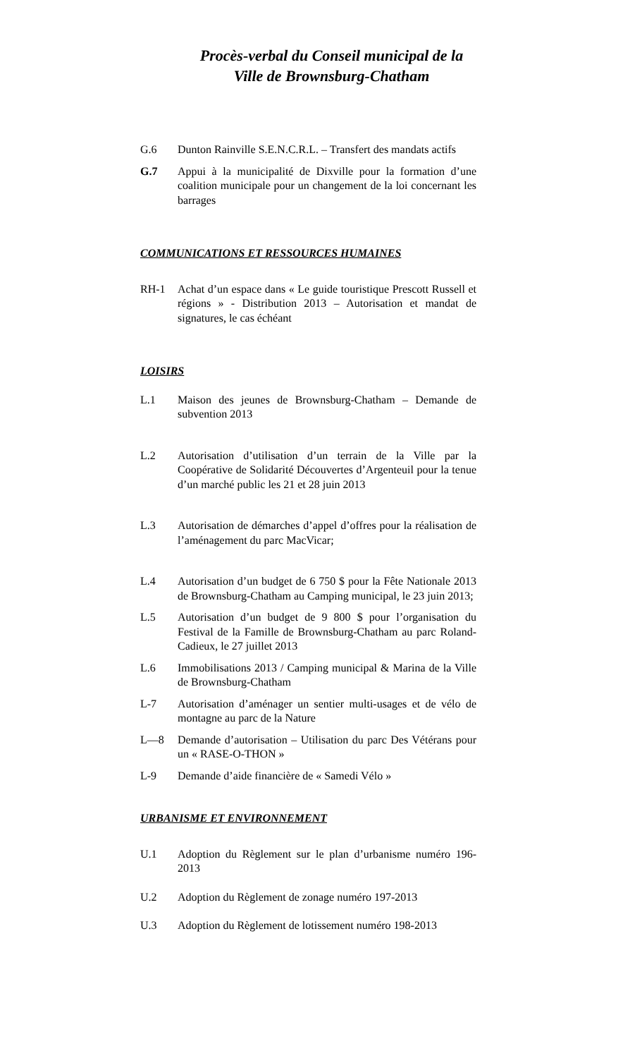Procès-verbal du Conseil municipal de la
Ville de Brownsburg-Chatham
G.6 Dunton Rainville S.E.N.C.R.L. – Transfert des mandats actifs
G.7 Appui à la municipalité de Dixville pour la formation d’une coalition municipale pour un changement de la loi concernant les barrages
COMMUNICATIONS ET RESSOURCES HUMAINES
RH-1 Achat d’un espace dans « Le guide touristique Prescott Russell et régions » - Distribution 2013 – Autorisation et mandat de signatures, le cas échéant
LOISIRS
L.1 Maison des jeunes de Brownsburg-Chatham – Demande de subvention 2013
L.2 Autorisation d’utilisation d’un terrain de la Ville par la Coopérative de Solidarité Découvertes d’Argenteuil pour la tenue d’un marché public les 21 et 28 juin 2013
L.3 Autorisation de démarches d’appel d’offres pour la réalisation de l’aménagement du parc MacVicar;
L.4 Autorisation d’un budget de 6 750 $ pour la Fête Nationale 2013 de Brownsburg-Chatham au Camping municipal, le 23 juin 2013;
L.5 Autorisation d’un budget de 9 800 $ pour l’organisation du Festival de la Famille de Brownsburg-Chatham au parc Roland-Cadieux, le 27 juillet 2013
L.6 Immobilisations 2013 / Camping municipal & Marina de la Ville de Brownsburg-Chatham
L-7 Autorisation d’aménager un sentier multi-usages et de vélo de montagne au parc de la Nature
L—8 Demande d’autorisation – Utilisation du parc Des Vétérans pour un « RASE-O-THON »
L-9 Demande d’aide financière de « Samedi Vélo »
URBANISME ET ENVIRONNEMENT
U.1 Adoption du Règlement sur le plan d’urbanisme numéro 196-2013
U.2 Adoption du Règlement de zonage numéro 197-2013
U.3 Adoption du Règlement de lotissement numéro 198-2013